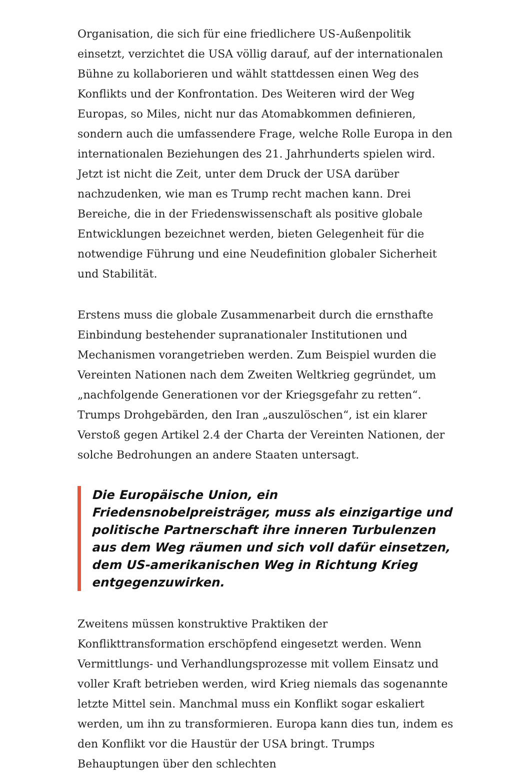Organisation, die sich für eine friedlichere US-Außenpolitik einsetzt, verzichtet die USA völlig darauf, auf der internationalen Bühne zu kollaborieren und wählt stattdessen einen Weg des Konflikts und der Konfrontation. Des Weiteren wird der Weg Europas, so Miles, nicht nur das Atomabkommen definieren, sondern auch die umfassendere Frage, welche Rolle Europa in den internationalen Beziehungen des 21. Jahrhunderts spielen wird. Jetzt ist nicht die Zeit, unter dem Druck der USA darüber nachzudenken, wie man es Trump recht machen kann. Drei Bereiche, die in der Friedenswissenschaft als positive globale Entwicklungen bezeichnet werden, bieten Gelegenheit für die notwendige Führung und eine Neudefinition globaler Sicherheit und Stabilität.
Erstens muss die globale Zusammenarbeit durch die ernsthafte Einbindung bestehender supranationaler Institutionen und Mechanismen vorangetrieben werden. Zum Beispiel wurden die Vereinten Nationen nach dem Zweiten Weltkrieg gegründet, um „nachfolgende Generationen vor der Kriegsgefahr zu retten“. Trumps Drohgebärden, den Iran „auszulöschen“, ist ein klarer Verstoß gegen Artikel 2.4 der Charta der Vereinten Nationen, der solche Bedrohungen an andere Staaten untersagt.
Die Europäische Union, ein Friedensnobelpreisträger, muss als einzigartige und politische Partnerschaft ihre inneren Turbulenzen aus dem Weg räumen und sich voll dafür einsetzen, dem US-amerikanischen Weg in Richtung Krieg entgegenzuwirken.
Zweitens müssen konstruktive Praktiken der Konflikttransformation erschöpfend eingesetzt werden. Wenn Vermittlungs- und Verhandlungsprozesse mit vollem Einsatz und voller Kraft betrieben werden, wird Krieg niemals das sogenannte letzte Mittel sein. Manchmal muss ein Konflikt sogar eskaliert werden, um ihn zu transformieren. Europa kann dies tun, indem es den Konflikt vor die Haustür der USA bringt. Trumps Behauptungen über den schlechten